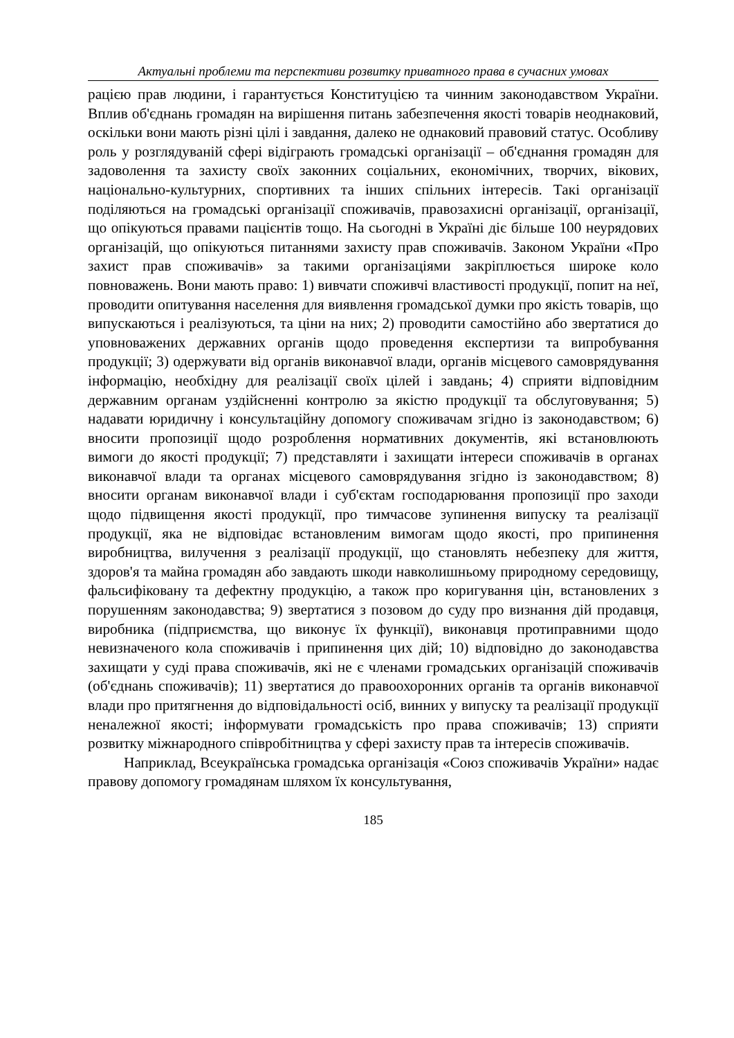Актуальні проблеми та перспективи розвитку приватного права в сучасних умовах
рацією прав людини, і гарантується Конституцією та чинним законодавством України. Вплив об'єднань громадян на вирішення питань забезпечення якості товарів неоднаковий, оскільки вони мають різні цілі і завдання, далеко не однаковий правовий статус. Особливу роль у розглядуваній сфері відіграють громадські організації – об'єднання громадян для задоволення та захисту своїх законних соціальних, економічних, творчих, вікових, національно-культурних, спортивних та інших спільних інтересів. Такі організації поділяються на громадські організації споживачів, правозахисні організації, організації, що опікуються правами пацієнтів тощо. На сьогодні в Україні діє більше 100 неурядових організацій, що опікуються питаннями захисту прав споживачів. Законом України «Про захист прав споживачів» за такими організаціями закріплюється широке коло повноважень. Вони мають право: 1) вивчати споживчі властивості продукції, попит на неї, проводити опитування населення для виявлення громадської думки про якість товарів, що випускаються і реалізуються, та ціни на них; 2) проводити самостійно або звертатися до уповноважених державних органів щодо проведення експертизи та випробування продукції; 3) одержувати від органів виконавчої влади, органів місцевого самоврядування інформацію, необхідну для реалізації своїх цілей і завдань; 4) сприяти відповідним державним органам уздійсненні контролю за якістю продукції та обслуговування; 5) надавати юридичну і консультаційну допомогу споживачам згідно із законодавством; 6) вносити пропозиції щодо розроблення нормативних документів, які встановлюють вимоги до якості продукції; 7) представляти і захищати інтереси споживачів в органах виконавчої влади та органах місцевого самоврядування згідно із законодавством; 8) вносити органам виконавчої влади і суб'єктам господарювання пропозиції про заходи щодо підвищення якості продукції, про тимчасове зупинення випуску та реалізації продукції, яка не відповідає встановленим вимогам щодо якості, про припинення виробництва, вилучення з реалізації продукції, що становлять небезпеку для життя, здоров'я та майна громадян або завдають шкоди навколишньому природному середовищу, фальсифіковану та дефектну продукцію, а також про коригування цін, встановлених з порушенням законодавства; 9) звертатися з позовом до суду про визнання дій продавця, виробника (підприємства, що виконує їх функції), виконавця протиправними щодо невизначеного кола споживачів і припинення цих дій; 10) відповідно до законодавства захищати у суді права споживачів, які не є членами громадських організацій споживачів (об'єднань споживачів); 11) звертатися до правоохоронних органів та органів виконавчої влади про притягнення до відповідальності осіб, винних у випуску та реалізації продукції неналежної якості; інформувати громадськість про права споживачів; 13) сприяти розвитку міжнародного співробітництва у сфері захисту прав та інтересів споживачів.
Наприклад, Всеукраїнська громадська організація «Союз споживачів України» надає правову допомогу громадянам шляхом їх консультування,
185